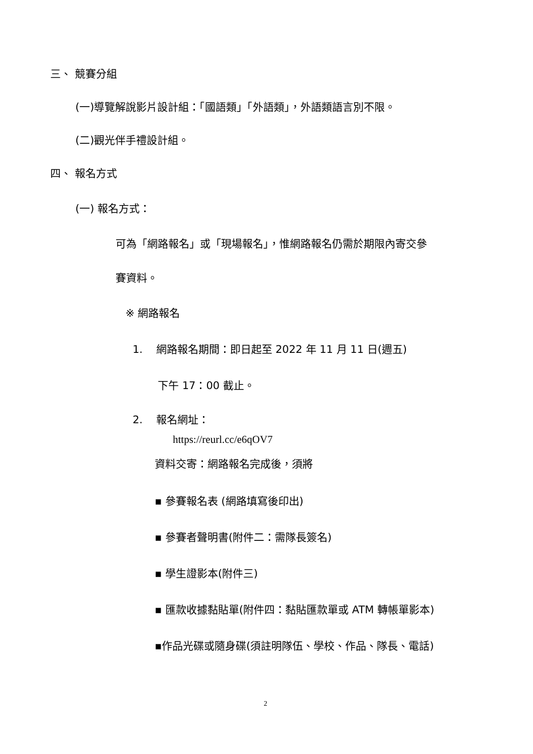三、 競賽分組
(一)導覽解說影片設計組：「國語類」「外語類」，外語類語言別不限。
(二)觀光伴手禮設計組。
四、 報名方式
(一) 報名方式：
可為「網路報名」或「現場報名」，惟網路報名仍需於期限內寄交參
賽資料。
※ 網路報名
1. 網路報名期間：即日起至 2022 年 11 月 11 日(週五)
下午 17：00 截止。
2. 報名網址：
https://reurl.cc/e6qOV7
資料交寄：網路報名完成後，須將
▪ 參賽報名表 (網路填寫後印出)
▪ 參賽者聲明書(附件二：需隊長簽名)
▪ 學生證影本(附件三)
▪ 匯款收據黏貼單(附件四：黏貼匯款單或 ATM 轉帳單影本)
▪作品光碟或隨身碟(須註明隊伍、學校、作品、隊長、電話)
2